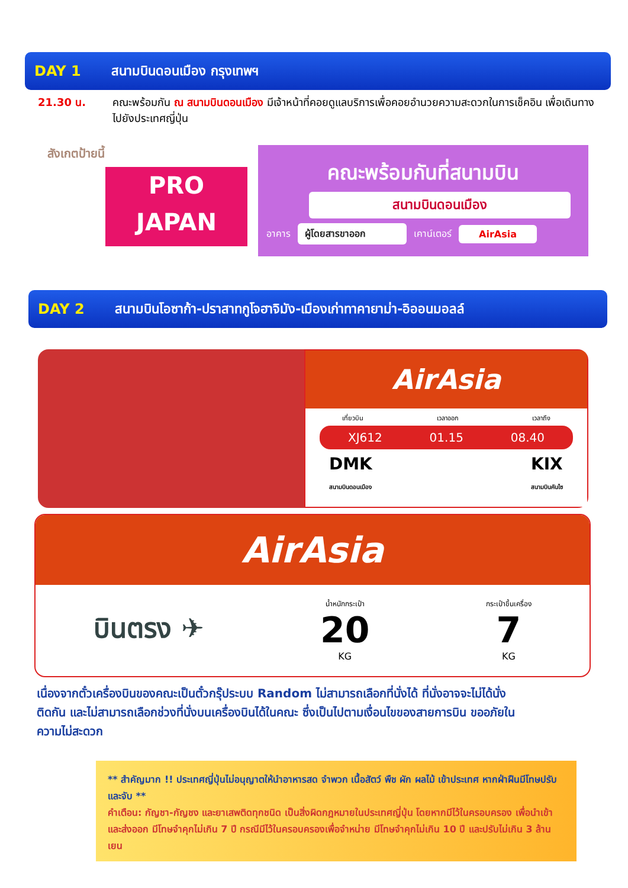DAY 1 สนามบินดอนเมือง กรุงเทพฯ
21.30 น.
คณะพร้อมกัน ณ สนามบินดอนเมือง มีเจ้าหน้าที่คอยดูแลบริการเพื่อคอยอำนวยความสะดวกในการเช็คอิน เพื่อเดินทางไปยังประเทศญี่ปุ่น
สังเกตป้ายนี้
PRO
JAPAN
คณะพร้อมกันที่สนามบิน
สนามบินดอนเมือง
อาคาร ผู้โดยสารขาออก เคาน์เตอร์ AirAsia
DAY 2 สนามบินโอซาก้า-ปราสาทกูโจฮาจิมัง-เมืองเก่าทาคายาม่า-อิออนมอลล์
AirAsia
เที่ยวบิน เวลาออก เวลาถึง
XJ612 01.15 08.40
DMK
สนามบินดอนเมือง KIX
สนามบินคันไซ
AirAsia
บินตรง ✈ น้ำหนักกระเป๋า
20
KG กระเป๋าขึ้นเครื่อง
7
KG
เนื่องจากตั๋วเครื่องบินของคณะเป็นตั๋วกรุ๊ประบบ Random ไม่สามารถเลือกที่นั่งได้ ที่นั่งอาจจะไม่ได้นั่งติดกัน และไม่สามารถเลือกช่วงที่นั่งบนเครื่องบินได้ในคณะ ซึ่งเป็นไปตามเงื่อนไขของสายการบิน ขออภัยในความไม่สะดวก
** สำคัญมาก !! ประเทศญี่ปุ่นไม่อนุญาตให้นำอาหารสด จำพวก เนื้อสัตว์ พืช ผัก ผลไม้ เข้าประเทศ หากฝ่าฝืนมีโทษปรับและจับ **
คำเตือน: กัญชา-กัญชง และยาเสพติดทุกชนิด เป็นสิ่งผิดกฎหมายในประเทศญี่ปุ่น โดยหากมีไว้ในครอบครอง เพื่อนำเข้าและส่งออก มีโทษจำคุกไม่เกิน 7 ปี กรณีมีไว้ในครอบครองเพื่อจำหน่าย มีโทษจำคุกไม่เกิน 10 ปี และปรับไม่เกิน 3 ล้านเยน